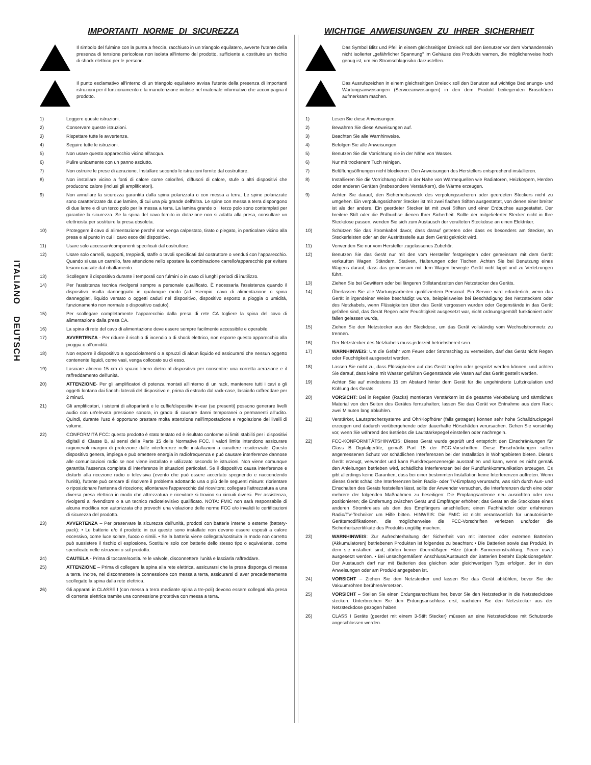ITALIANO DEUTSCH
IMPORTANTI NORME DI SICUREZZA
Il simbolo del fulmine con la punta a freccia, racchiuso in un triangolo equilatero, avverte l'utente della presenza di tensione pericolosa non isolata all'interno del prodotto, sufficiente a costituire un rischio di shock elettrico per le persone.
Il punto esclamativo all'interno di un triangolo equilatero avvisa l'utente della presenza di importanti istruzioni per il funzionamento e la manutenzione incluse nel materiale informativo che accompagna il prodotto.
1) Leggere queste istruzioni.
2) Conservare queste istruzioni.
3) Rispettare tutte le avvertenze.
4) Seguire tutte le istruzioni.
5) Non usare questo apparecchio vicino all'acqua.
6) Pulire unicamente con un panno asciutto.
7) Non ostruire le prese di aerazione. Installare secondo le istruzioni fornite dal costruttore.
8) Non installare vicino a fonti di calore come caloriferi, diffusori di calore, stufe o altri dispositivi che producono calore (inclusi gli amplificatori).
9) Non annullare la sicurezza garantita dalla spina polarizzata o con messa a terra. Le spine polarizzate sono caratterizzate da due lamine, di cui una più grande dell'altra. Le spine con messa a terra dispongono di due lame e di un terzo polo per la messa a terra. La lamina grande o il terzo polo sono contemplati per garantire la sicurezza. Se la spina del cavo fornito in dotazione non si adatta alla presa, consultare un elettricista per sostituire la presa obsoleta.
10) Proteggere il cavo di alimentazione perché non venga calpestato, tirato o piegato, in particolare vicino alla presa e al punto in cui il cavo esce dal dispositivo.
11) Usare solo accessori/componenti specificati dal costruttore.
12) Usare solo carrelli, supporti, treppiedi, staffe o tavoli specificati dal costruttore o venduti con l'apparecchio. Quando si usa un carrello, fare attenzione nello spostare la combinazione carrello/apparecchio per evitare lesioni causate dal ribaltamento.
13) Scollegare il dispositivo durante i temporali con fulmini o in caso di lunghi periodi di inutilizzo.
14) Per l'assistenza tecnica rivolgersi sempre a personale qualificato. È necessaria l'assistenza quando il dispositivo risulta danneggiato in qualunque modo (ad esempio: cavo di alimentazione o spina danneggiati, liquido versato o oggetti caduti nel dispositivo, dispositivo esposto a pioggia o umidità, funzionamento non normale o dispositivo caduto).
15) Per scollegare completamente l'apparecchio dalla presa di rete CA togliere la spina del cavo di alimentazione dalla presa CA.
16) La spina di rete del cavo di alimentazione deve essere sempre facilmente accessibile e operabile.
17) AVVERTENZA - Per ridurre il rischio di incendio o di shock elettrico, non esporre questo apparecchio alla pioggia o all'umidità.
18) Non esporre il dispositivo a sgocciolamenti o a spruzzi di alcun liquido ed assicurarsi che nessun oggetto contenente liquidi, come vasi, venga collocato su di esso.
19) Lasciare almeno 15 cm di spazio libero dietro al dispositivo per consentire una corretta aerazione e il raffreddamento dell'unità.
20) ATTENZIONE- Per gli amplificatori di potenza montati all'interno di un rack, mantenere tutti i cavi e gli oggetti lontano dai fianchi laterali del dispositivo e, prima di estrarlo dal rack-case, lasciarlo raffreddare per 2 minuti.
21) Gli amplificatori, i sistemi di altoparlanti e le cuffie/dispositivi in-ear (se presenti) possono generare livelli audio con un'elevata pressione sonora, in grado di causare danni temporanei o permanenti all'udito. Quindi, durante l'uso è opportuno prestare molta attenzione nell'impostazione e regolazione dei livelli di volume.
22) CONFORMITÀ FCC: questo prodotto è stato testato ed è risultato conforme ai limiti stabiliti per i dispositivi digitali di Classe B, ai sensi della Parte 15 delle Normative FCC. I valori limite intendono assicurare ragionevoli margini di protezione dalle interferenze nelle installazioni a carattere residenziale. Questo dispositivo genera, impiega e può emettere energia in radiofrequenza e può causare interferenze dannose alle comunicazioni radio se non viene installato e utilizzato secondo le istruzioni. Non viene comunque garantita l'assenza completa di interferenze in situazioni particolari. Se il dispositivo causa interferenze e disturbi alla ricezione radio o televisiva (evento che può essere accertato spegnendo e riaccendendo l'unità), l'utente può cercare di risolvere il problema adottando una o più delle seguenti misure: riorientare o riposizionare l'antenna di ricezione; allontanare l'apparecchio dal ricevitore; collegare l'attrezzatura a una diversa presa elettrica in modo che attrezzatura e ricevitore si trovino su circuiti diversi. Per assistenza, rivolgersi al rivenditore o a un tecnico radiotelevisivo qualificato. NOTA: FMIC non sarà responsabile di alcuna modifica non autorizzata che provochi una violazione delle norme FCC e/o invalidi le certificazioni di sicurezza del prodotto.
23) AVVERTENZA – Per preservare la sicurezza dell'unità, prodotti con batterie interne o esterne (battery-pack): • Le batterie e/o il prodotto in cui queste sono installate non devono essere esposti a calore eccessivo, come luce solare, fuoco o simili. • Se la batteria viene collegata/sostituita in modo non corretto può sussistere il rischio di esplosione. Sostituire solo con batterie dello stesso tipo o equivalente, come specificato nelle istruzioni o sul prodotto.
24) CAUTELA - Prima di toccare/sostituire le valvole, disconnettere l'unità e lasciarla raffreddare.
25) ATTENZIONE – Prima di collegare la spina alla rete elettrica, assicurarsi che la presa disponga di messa a terra. Inoltre, nel disconnettere la connessione con messa a terra, assicurarsi di aver precedentemente scollegato la spina dalla rete elettrica.
26) Gli apparati in CLASSE I (con messa a terra mediante spina a tre-poli) devono essere collegati alla presa di corrente elettrica tramite una connessione protettiva con messa a terra.
WICHTIGE ANWEISUNGEN ZU IHRER SICHERHEIT
Das Symbol Blitz und Pfeil in einem gleichseitigen Dreieck soll den Benutzer vor dem Vorhandensein nicht isolierter „gefährlicher Spannung" im Gehäuse des Produkts warnen, die möglicherweise hoch genug ist, um ein Stromschlagrisiko darzustellen.
Das Ausrufezeichen in einem gleichseitigen Dreieck soll den Benutzer auf wichtige Bedienungs- und Wartungsanweisungen (Serviceanweisungen) in den dem Produkt beiliegenden Broschüren aufmerksam machen.
1) Lesen Sie diese Anweisungen.
2) Bewahren Sie diese Anweisungen auf.
3) Beachten Sie alle Warnhinweise.
4) Befolgen Sie alle Anweisungen.
5) Benutzen Sie die Vorrichtung nie in der Nähe von Wasser.
6) Nur mit trockenem Tuch reinigen.
7) Belüftungsöffnungen nicht blockieren. Den Anweisungen des Herstellers entsprechend installieren.
8) Installieren Sie die Vorrichtung nicht in der Nähe von Wärmequellen wie Radiatoren, Heizkörpern, Herden oder anderen Geräten (insbesondere Verstärkern), die Wärme erzeugen.
9) Achten Sie darauf, den Sicherheitszweck des verpolungssicheren oder geerdeten Steckers nicht zu umgehen. Ein verpolungssicherer Stecker ist mit zwei flachen Stiften ausgestattet, von denen einer breiter ist als der andere. Ein geerdeter Stecker ist mit zwei Stiften und einer Erdbuchse ausgestattet. Der breitere Stift oder die Erdbuchse dienen Ihrer Sicherheit. Sollte der mitgelieferter Stecker nicht in Ihre Steckdose passen, wenden Sie sich zum Austausch der veralteten Steckdose an einen Elektriker.
10) Schützen Sie das Stromkabel davor, dass darauf getreten oder dass es besonders am Stecker, an Steckerleisten oder an der Austrittsstelle aus dem Gerät geknickt wird.
11) Verwenden Sie nur vom Hersteller zugelassenes Zubehör.
12) Benutzen Sie das Gerät nur mit den vom Hersteller festgelegten oder gemeinsam mit dem Gerät verkauften Wagen, Ständern, Stativen, Halterungen oder Tischen. Achten Sie bei Benutzung eines Wagens darauf, dass das gemeinsam mit dem Wagen bewegte Gerät nicht kippt und zu Verletzungen führt.
13) Ziehen Sie bei Gewittern oder bei längeren Stillstandzeiten den Netzstecker des Geräts.
14) Überlassen Sie alle Wartungsarbeiten qualifiziertem Personal. Ein Service wird erforderlich, wenn das Gerät in irgendeiner Weise beschädigt wurde, beispielsweise bei Beschädigung des Netzsteckers oder des Netzkabels, wenn Flüssigkeiten über das Gerät vergossen wurden oder Gegenstände in das Gerät gefallen sind, das Gerät Regen oder Feuchtigkeit ausgesetzt war, nicht ordnungsgemäß funktioniert oder fallen gelassen wurde,
15) Ziehen Sie den Netzstecker aus der Steckdose, um das Gerät vollständig vom Wechselstromnetz zu trennen.
16) Der Netzstecker des Netzkabels muss jederzeit betriebsbereit sein.
17) WARNHINWEIS: Um die Gefahr vom Feuer oder Stromschlag zu vermeiden, darf das Gerät nicht Regen oder Feuchtigkeit ausgesetzt werden.
18) Lassen Sie nicht zu, dass Flüssigkeiten auf das Gerät tropfen oder gespritzt werden können, und achten Sie darauf, dass keine mit Wasser gefüllten Gegenstände wie Vasen auf das Gerät gestellt werden.
19) Achten Sie auf mindestens 15 cm Abstand hinter dem Gerät für die ungehinderte Luftzirkulation und Kühlung des Geräts.
20) VORSICHT: Bei in Regalen (Racks) montierten Verstärkern ist die gesamte Verkabelung und sämtliches Material von den Seiten des Gerätes fernzuhalten; lassen Sie das Gerät vor Entnahme aus dem Rack zwei Minuten lang abkühlen.
21) Verstärker, Lautsprechersysteme und Ohr/Kopfhörer (falls getragen) können sehr hohe Schalldruckpegel erzeugen und dadurch vorübergehende oder dauerhafte Hörschäden verursachen. Gehen Sie vorsichtig vor, wenn Sie während des Betriebs die Lautstärkepegel einstellen oder nachregeln.
22) FCC-KONFORMITÄTSHINWEIS: Dieses Gerät wurde geprüft und entspricht den Einschränkungen für Class B Digitalgeräte, gemäß Part 15 der FCC-Vorschriften. Diese Einschränkungen sollen angemessenen Schutz vor schädlichen Interferenzen bei der Installation in Wohngebieten bieten. Dieses Gerät erzeugt, verwendet und kann Funkfrequenzenergie ausstrahlen und kann, wenn es nicht gemäß den Anleitungen betrieben wird, schädliche Interferenzen bei der Rundfunkkommunikation erzeugen. Es gibt allerdings keine Garantien, dass bei einer bestimmten Installation keine Interferenzen auftreten. Wenn dieses Gerät schädliche Interferenzen beim Radio- oder TV-Empfang verursacht, was sich durch Aus- und Einschalten des Geräts feststellen lässt, sollte der Anwender versuchen, die Interferenzen durch eine oder mehrere der folgenden Maßnahmen zu beseitigen: Die Empfangsantenne neu ausrichten oder neu positionieren; die Entfernung zwischen Gerät und Empfänger erhöhen; das Gerät an die Steckdose eines anderen Stromkreises als den des Empfängers anschließen; einen Fachhändler oder erfahrenen Radio/TV-Techniker um Hilfe bitten. HINWEIS: Die FMIC ist nicht verantwortlich für unautorisierte Gerätemodifikationen, die möglicherweise die FCC-Vorschriften verletzen und/oder die Sicherheitszertifikate des Produkts ungültig machen.
23) WARNHINWEIS: Zur Aufrechterhaltung der Sicherheit von mit internen oder externen Batterien (Akkumulatoren) betriebenen Produkten ist folgendes zu beachten: • Die Batterien sowie das Produkt, in dem sie installiert sind, dürfen keiner übermäßigen Hitze (durch Sonneneinstrahlung, Feuer usw.) ausgesetzt werden. • Bei unsachgemäßem Anschluss/Austausch der Batterien besteht Explosionsgefahr. Der Austausch darf nur mit Batterien des gleichen oder gleichwertigen Typs erfolgen, der in den Anweisungen oder am Produkt angegeben ist.
24) VORSICHT – Ziehen Sie den Netzstecker und lassen Sie das Gerät abkühlen, bevor Sie die Vakuumröhren berühren/ersetzen.
25) VORSICHT – Stellen Sie einen Erdungsanschluss her, bevor Sie den Netzstecker in die Netzsteckdose stecken. Unterbrechen Sie den Erdungsanschluss erst, nachdem Sie den Netzstecker aus der Netzsteckdose gezogen haben.
26) CLASS I Geräte (geerdet mit einem 3-Stift Stecker) müssen an eine Netzsteckdose mit Schutzerde angeschlossen werden.